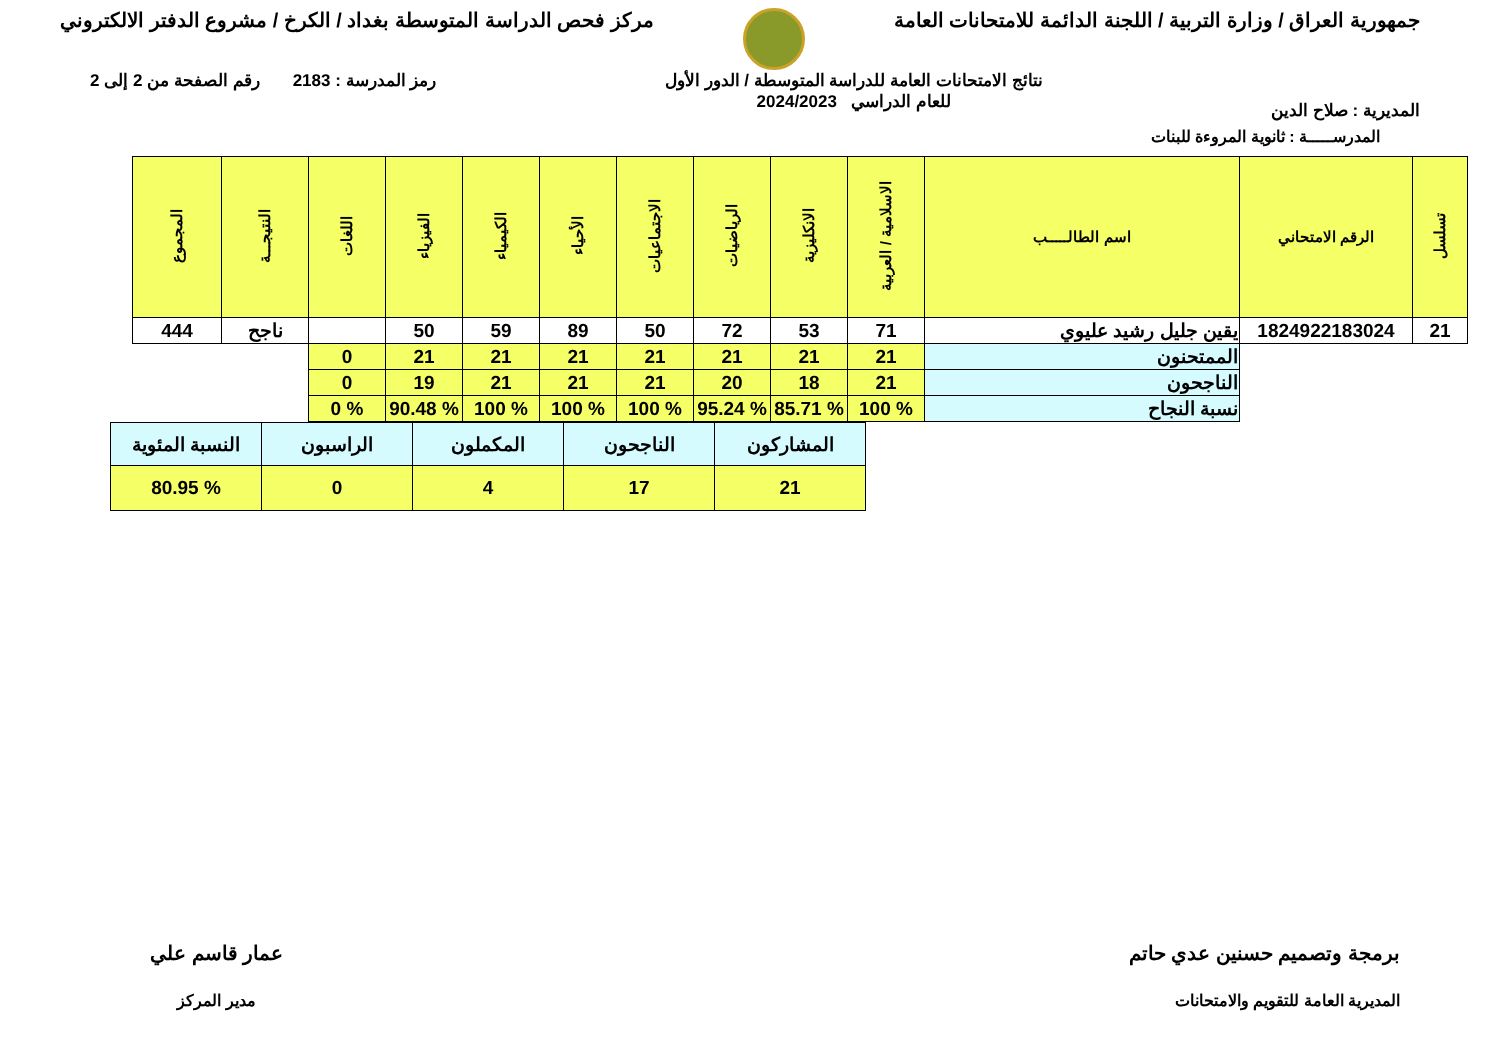جمهورية العراق / وزارة التربية / اللجنة الدائمة للامتحانات العامة
مركز فحص الدراسة المتوسطة بغداد / الكرخ / مشروع الدفتر الالكتروني
المديرية : صلاح الدين
نتائج الامتحانات العامة للدراسة المتوسطة / الدور الأول
للعام الدراسي 2024/2023
رمز المدرسة : 2183 رقم الصفحة من 2 إلى 2
المدرســـــة : ثانوية المروءة للبنات
| تسلسل | الرقم الامتحاني | اسم الطالـــــب | الاسلامية / العربية | الانكليزية | الرياضيات | الاجتماعيات | الأحياء | الكيمياء | الفيزياء | اللغات | النتيجـــة | المجموع |
| --- | --- | --- | --- | --- | --- | --- | --- | --- | --- | --- | --- | --- |
| 21 | 1824922183024 | يقين جليل رشيد عليوي | 71 | 53 | 72 | 50 | 89 | 59 | 50 | | ناجح | 444 |
| | | الممتحنون | 21 | 21 | 21 | 21 | 21 | 21 | 21 | 0 | | |
| | | الناجحون | 21 | 18 | 20 | 21 | 21 | 21 | 19 | 0 | | |
| | | نسبة النجاح | % 100 | % 85.71 | % 95.24 | % 100 | % 100 | % 100 | % 90.48 | % 0 | | |
| المشاركون | الناجحون | المكملون | الراسبون | النسبة المئوية |
| 21 | 17 | 4 | 0 | % 80.95 |
برمجة وتصميم حسنين عدي حاتم
المديرية العامة للتقويم والامتحانات
عمار قاسم علي
مدير المركز